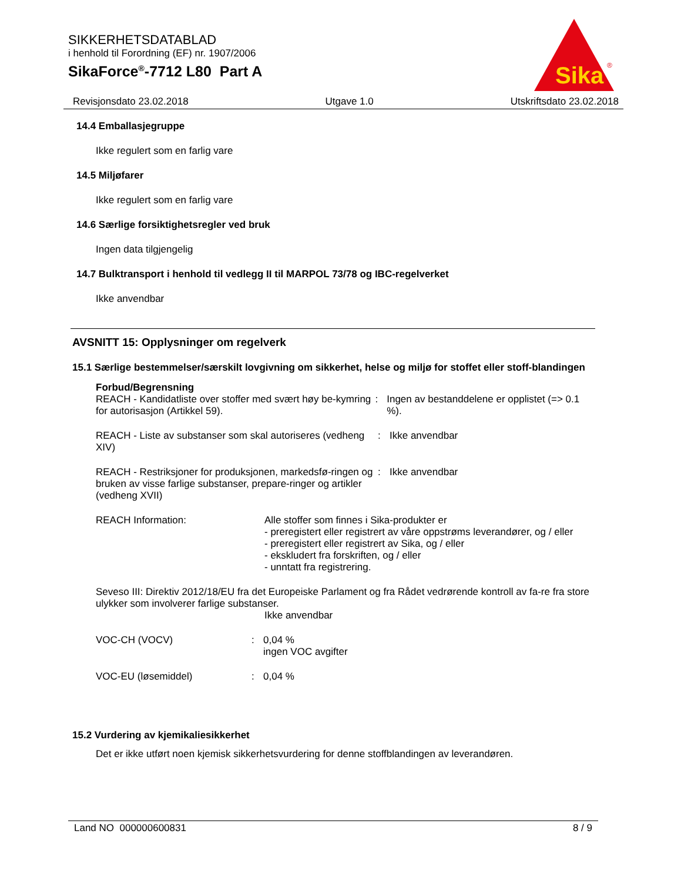SIKKERHETSDATABLAD
i henhold til Forordning (EF) nr. 1907/2006
SikaForce<sup>®</sup>-7712 L80 Part A
Sika
®
Revisjonsdato 23.02.2018 Utgave 1.0 Utskriftsdato 23.02.2018
14.4 Emballasjegruppe
Ikke regulert som en farlig vare
14.5 Miljøfarer
Ikke regulert som en farlig vare
14.6 Særlige forsiktighetsregler ved bruk
Ingen data tilgjengelig
14.7 Bulktransport i henhold til vedlegg II til MARPOL 73/78 og IBC-regelverket
Ikke anvendbar
AVSNITT 15: Opplysninger om regelverk
15.1 Særlige bestemmelser/særskilt lovgivning om sikkerhet, helse og miljø for stoffet eller stoff-blandingen
Forbud/Begrensning
REACH - Kandidatliste over stoffer med svært høy be-kymring for autorisasjon (Artikkel 59).
: Ingen av bestanddelene er opplistet (=> 0.1 %).
REACH - Liste av substanser som skal autoriseres (vedheng XIV)
: Ikke anvendbar
REACH - Restriksjoner for produksjonen, markedsfø-ringen og bruken av visse farlige substanser, prepare-ringer og artikler (vedheng XVII)
: Ikke anvendbar
REACH Information: Alle stoffer som finnes i Sika-produkter er
- preregistert eller registrert av våre oppstrøms leverandører, og / eller
- preregistert eller registrert av Sika, og / eller
- ekskludert fra forskriften, og / eller
- unntatt fra registrering.
Seveso III: Direktiv 2012/18/EU fra det Europeiske Parlament og fra Rådet vedrørende kontroll av fa-re fra store ulykker som involverer farlige substanser.
Ikke anvendbar
VOC-CH (VOCV) : 0,04 %
ingen VOC avgifter
VOC-EU (løsemiddel) : 0,04 %
15.2 Vurdering av kjemikaliesikkerhet
Det er ikke utført noen kjemisk sikkerhetsvurdering for denne stoffblandingen av leverandøren.
Land NO 000000600831 8 / 9